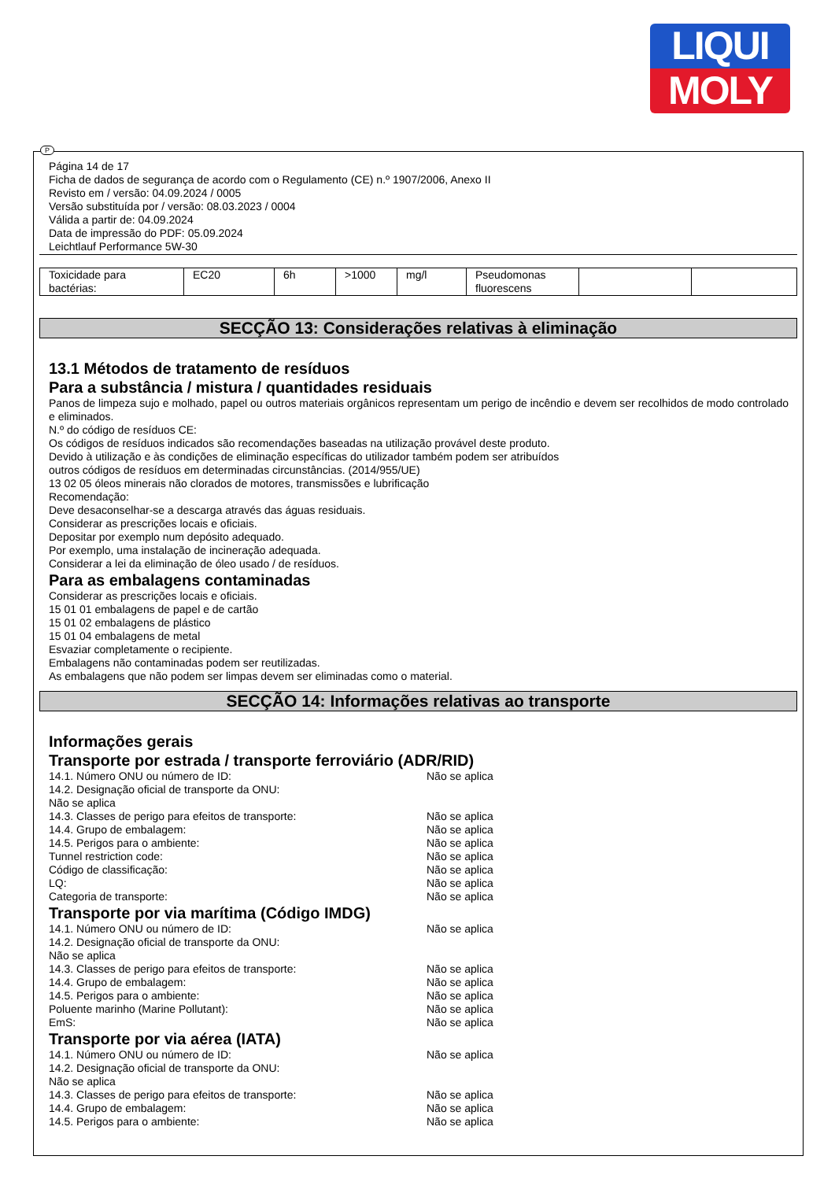LIQUI
MOLY
P
Página 14 de 17
Ficha de dados de segurança de acordo com o Regulamento (CE) n.º 1907/2006, Anexo II
Revisto em / versão: 04.09.2024 / 0005
Versão substituída por / versão: 08.03.2023 / 0004
Válida a partir de: 04.09.2024
Data de impressão do PDF: 05.09.2024
Leichtlauf Performance 5W-30
| Toxicidade para bactérias: | EC20 | 6h | >1000 | mg/l | Pseudomonas fluorescens | | |
SECÇÃO 13: Considerações relativas à eliminação
13.1 Métodos de tratamento de resíduos
Para a substância / mistura / quantidades residuais
Panos de limpeza sujo e molhado, papel ou outros materiais orgânicos representam um perigo de incêndio e devem ser recolhidos de modo controlado e eliminados.
N.º do código de resíduos CE:
Os códigos de resíduos indicados são recomendações baseadas na utilização provável deste produto.
Devido à utilização e às condições de eliminação específicas do utilizador também podem ser atribuídos
outros códigos de resíduos em determinadas circunstâncias. (2014/955/UE)
13 02 05 óleos minerais não clorados de motores, transmissões e lubrificação
Recomendação:
Deve desaconselhar-se a descarga através das águas residuais.
Considerar as prescrições locais e oficiais.
Depositar por exemplo num depósito adequado.
Por exemplo, uma instalação de incineração adequada.
Considerar a lei da eliminação de óleo usado / de resíduos.
Para as embalagens contaminadas
Considerar as prescrições locais e oficiais.
15 01 01 embalagens de papel e de cartão
15 01 02 embalagens de plástico
15 01 04 embalagens de metal
Esvaziar completamente o recipiente.
Embalagens não contaminadas podem ser reutilizadas.
As embalagens que não podem ser limpas devem ser eliminadas como o material.
SECÇÃO 14: Informações relativas ao transporte
Informações gerais
Transporte por estrada / transporte ferroviário (ADR/RID)
14.1. Número ONU ou número de ID: Não se aplica
14.2. Designação oficial de transporte da ONU:
Não se aplica
14.3. Classes de perigo para efeitos de transporte: Não se aplica
14.4. Grupo de embalagem: Não se aplica
14.5. Perigos para o ambiente: Não se aplica
Tunnel restriction code: Não se aplica
Código de classificação: Não se aplica
LQ: Não se aplica
Categoria de transporte: Não se aplica
Transporte por via marítima (Código IMDG)
14.1. Número ONU ou número de ID: Não se aplica
14.2. Designação oficial de transporte da ONU:
Não se aplica
14.3. Classes de perigo para efeitos de transporte: Não se aplica
14.4. Grupo de embalagem: Não se aplica
14.5. Perigos para o ambiente: Não se aplica
Poluente marinho (Marine Pollutant): Não se aplica
EmS: Não se aplica
Transporte por via aérea (IATA)
14.1. Número ONU ou número de ID: Não se aplica
14.2. Designação oficial de transporte da ONU:
Não se aplica
14.3. Classes de perigo para efeitos de transporte: Não se aplica
14.4. Grupo de embalagem: Não se aplica
14.5. Perigos para o ambiente: Não se aplica